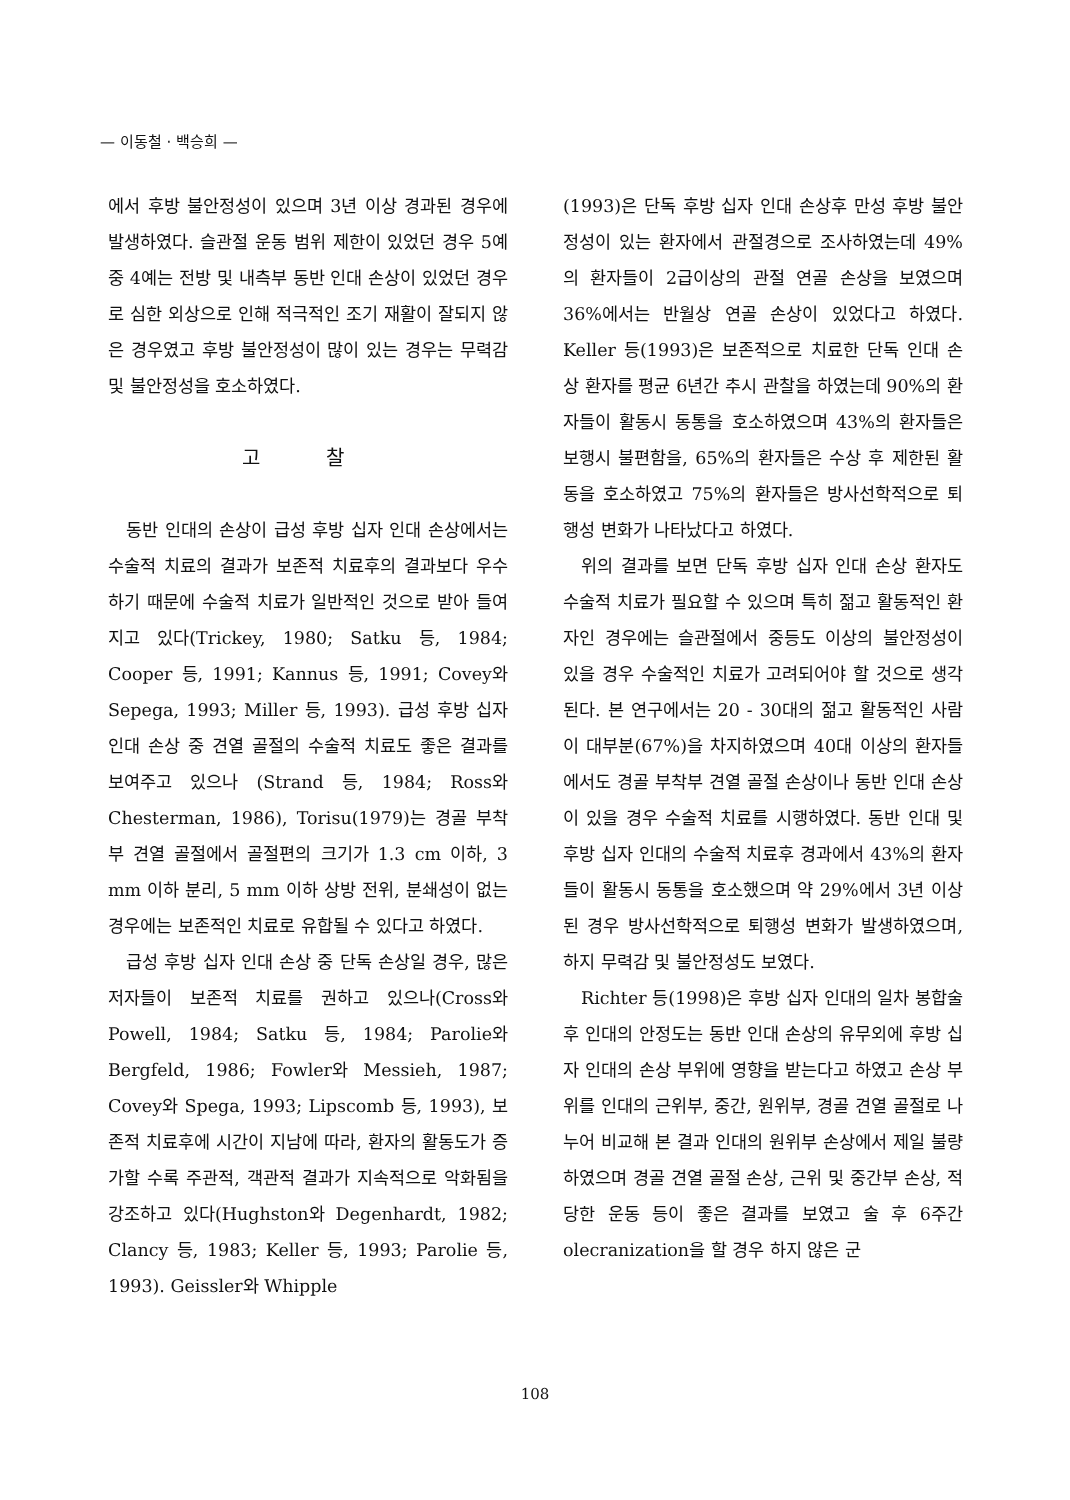— 이동철 · 백승희 —
에서 후방 불안정성이 있으며 3년 이상 경과된 경우에 발생하였다. 슬관절 운동 범위 제한이 있었던 경우 5예 중 4예는 전방 및 내측부 동반 인대 손상이 있었던 경우로 심한 외상으로 인해 적극적인 조기 재활이 잘되지 않은 경우였고 후방 불안정성이 많이 있는 경우는 무력감 및 불안정성을 호소하였다.
고 찰
동반 인대의 손상이 급성 후방 십자 인대 손상에서는 수술적 치료의 결과가 보존적 치료후의 결과보다 우수하기 때문에 수술적 치료가 일반적인 것으로 받아 들여지고 있다(Trickey, 1980; Satku 등, 1984; Cooper 등, 1991; Kannus 등, 1991; Covey와 Sepega, 1993; Miller 등, 1993). 급성 후방 십자 인대 손상 중 견열 골절의 수술적 치료도 좋은 결과를 보여주고 있으나 (Strand 등, 1984; Ross와 Chesterman, 1986), Torisu(1979)는 경골 부착부 견열 골절에서 골절편의 크기가 1.3 cm 이하, 3 mm 이하 분리, 5 mm 이하 상방 전위, 분쇄성이 없는 경우에는 보존적인 치료로 유합될 수 있다고 하였다.
급성 후방 십자 인대 손상 중 단독 손상일 경우, 많은 저자들이 보존적 치료를 권하고 있으나(Cross와 Powell, 1984; Satku 등, 1984; Parolie와 Bergfeld, 1986; Fowler와 Messieh, 1987; Covey와 Spega, 1993; Lipscomb 등, 1993), 보존적 치료후에 시간이 지남에 따라, 환자의 활동도가 증가할 수록 주관적, 객관적 결과가 지속적으로 악화됨을 강조하고 있다(Hughston와 Degenhardt, 1982; Clancy 등, 1983; Keller 등, 1993; Parolie 등, 1993). Geissler와 Whipple
(1993)은 단독 후방 십자 인대 손상후 만성 후방 불안정성이 있는 환자에서 관절경으로 조사하였는데 49%의 환자들이 2급이상의 관절 연골 손상을 보였으며 36%에서는 반월상 연골 손상이 있었다고 하였다. Keller 등(1993)은 보존적으로 치료한 단독 인대 손상 환자를 평균 6년간 추시 관찰을 하였는데 90%의 환자들이 활동시 동통을 호소하였으며 43%의 환자들은 보행시 불편함을, 65%의 환자들은 수상 후 제한된 활동을 호소하였고 75%의 환자들은 방사선학적으로 퇴행성 변화가 나타났다고 하였다.
위의 결과를 보면 단독 후방 십자 인대 손상 환자도 수술적 치료가 필요할 수 있으며 특히 젊고 활동적인 환자인 경우에는 슬관절에서 중등도 이상의 불안정성이 있을 경우 수술적인 치료가 고려되어야 할 것으로 생각된다. 본 연구에서는 20 - 30대의 젊고 활동적인 사람이 대부분(67%)을 차지하였으며 40대 이상의 환자들에서도 경골 부착부 견열 골절 손상이나 동반 인대 손상이 있을 경우 수술적 치료를 시행하였다. 동반 인대 및 후방 십자 인대의 수술적 치료후 경과에서 43%의 환자들이 활동시 동통을 호소했으며 약 29%에서 3년 이상 된 경우 방사선학적으로 퇴행성 변화가 발생하였으며, 하지 무력감 및 불안정성도 보였다.
Richter 등(1998)은 후방 십자 인대의 일차 봉합술후 인대의 안정도는 동반 인대 손상의 유무외에 후방 십자 인대의 손상 부위에 영향을 받는다고 하였고 손상 부위를 인대의 근위부, 중간, 원위부, 경골 견열 골절로 나누어 비교해 본 결과 인대의 원위부 손상에서 제일 불량하였으며 경골 견열 골절 손상, 근위 및 중간부 손상, 적당한 운동 등이 좋은 결과를 보였고 술 후 6주간 olecranization을 할 경우 하지 않은 군
108